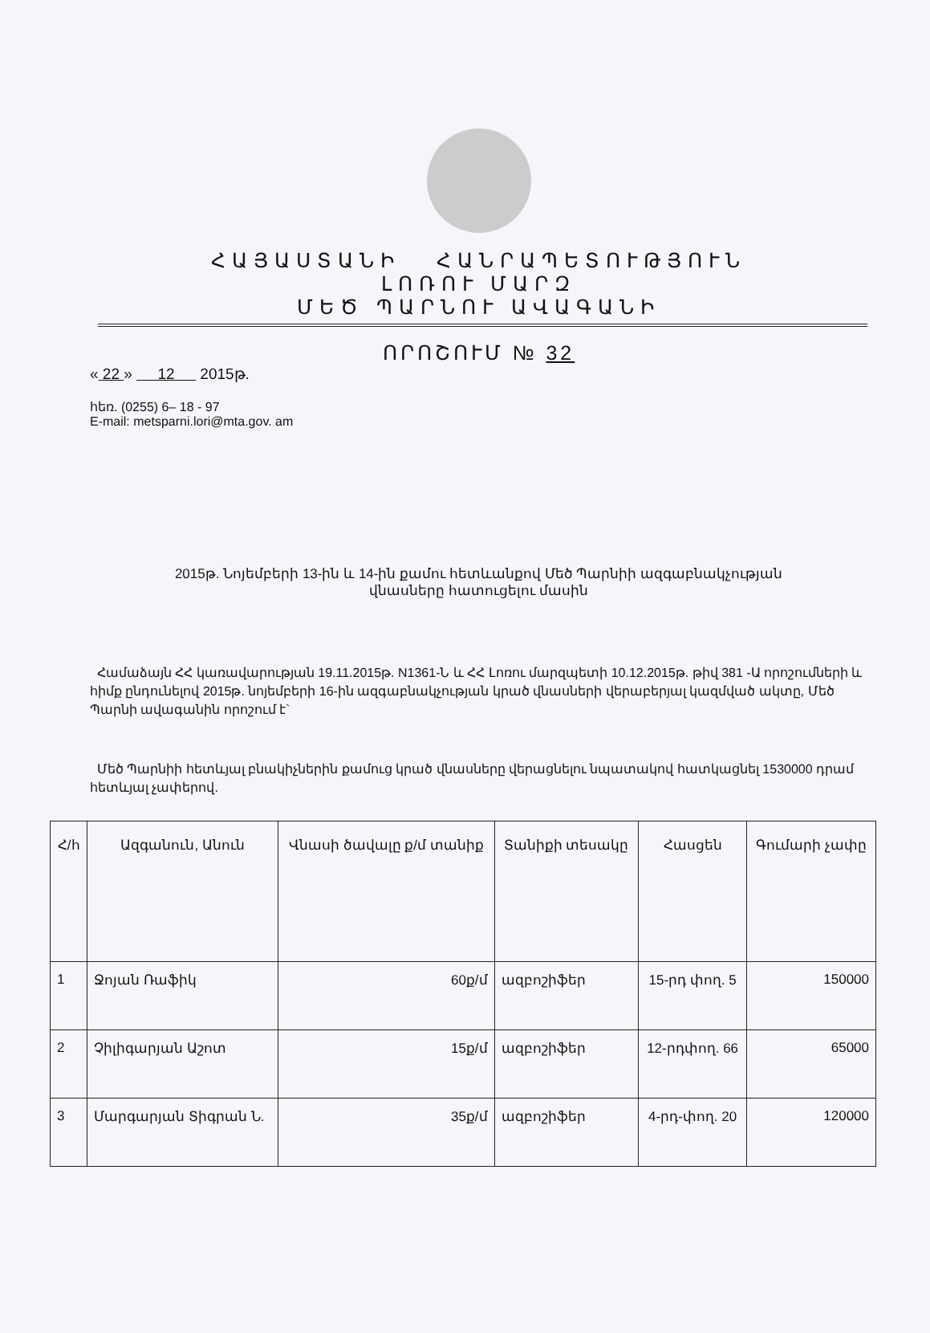ՀԱՅԱՍՏԱՆԻ ՀԱՆՐԱՊԵՏՈՒԹՅՈՒՆ
ԼՈՌՈՒ ՄԱՐԶ
ՄԵԾ ՊԱՐՆՈՒ ԱՎԱԳԱՆԻ
ՈՐՈՇՈՒՄ № 32
« 22 » 12 2015թ.
հեռ. (0255) 6– 18 - 97
E-mail: metsparni.lori@mta.gov. am
2015թ. Նոյեմբերի 13-ին և 14-ին քամու հետևանքով Մեծ Պարնիի ազգաբնակչության
վնասները հատուցելու մասին
Համաձայն ՀՀ կառավարության 19.11.2015թ. N1361-Ն և ՀՀ Լոռու մարզպետի 10.12.2015թ. թիվ 381 -Ա որոշումների և հիմք ընդունելով 2015թ. նոյեմբերի 16-ին ազգաբնակչության կրած վնասների վերաբերյալ կազմված ակտը, Մեծ Պարնի ավագանին որոշում է`
Մեծ Պարնիի հետևյալ բնակիչներին քամուց կրած վնասները վերացնելու նպատակով հատկացնել 1530000 դրամ հետևյալ չափերով.
| Հ/հ | Ազգանուն, Անուն | Վնասի ծավալը ք/մ տանիք | Տանիքի տեսակը | Հասցեն | Գումարի չափը |
| --- | --- | --- | --- | --- | --- |
| 1 | Ջոյան Ռաֆիկ | 60ք/մ | ազբոշիֆեր | 15-րդ փող. 5 | 150000 |
| 2 | Չիլիգարյան Աշոտ | 15ք/մ | ազբոշիֆեր | 12-րդփող. 66 | 65000 |
| 3 | Մարգարյան Տիգրան Ն. | 35ք/մ | ազբոշիֆեր | 4-րդ-փող. 20 | 120000 |